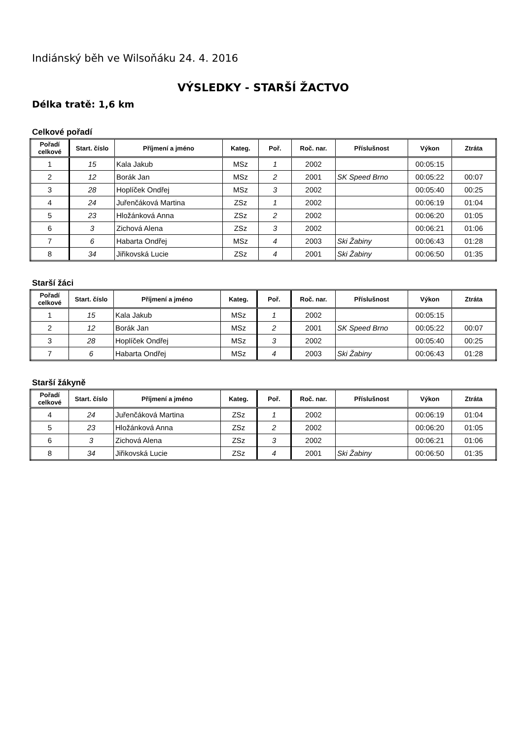Indiánský běh ve Wilsoňáku 24. 4. 2016
VÝSLEDKY - STARŠÍ ŽACTVO
Délka tratě: 1,6 km
Celkové pořadí
| Pořadí celkové | Start. číslo | Příjmení a jméno | Kateg. | Poř. | Roč. nar. | Příslušnost | Výkon | Ztráta |
| --- | --- | --- | --- | --- | --- | --- | --- | --- |
| 1 | 15 | Kala Jakub | MSz | 1 | 2002 | | 00:05:15 | |
| 2 | 12 | Borák Jan | MSz | 2 | 2001 | SK Speed Brno | 00:05:22 | 00:07 |
| 3 | 28 | Hoplíček Ondřej | MSz | 3 | 2002 | | 00:05:40 | 00:25 |
| 4 | 24 | Juřenčáková Martina | ZSz | 1 | 2002 | | 00:06:19 | 01:04 |
| 5 | 23 | Hložánková Anna | ZSz | 2 | 2002 | | 00:06:20 | 01:05 |
| 6 | 3 | Zichová Alena | ZSz | 3 | 2002 | | 00:06:21 | 01:06 |
| 7 | 6 | Habarta Ondřej | MSz | 4 | 2003 | Ski Žabiny | 00:06:43 | 01:28 |
| 8 | 34 | Jiřikovská Lucie | ZSz | 4 | 2001 | Ski Žabiny | 00:06:50 | 01:35 |
Starší žáci
| Pořadí celkové | Start. číslo | Příjmení a jméno | Kateg. | Poř. | Roč. nar. | Příslušnost | Výkon | Ztráta |
| --- | --- | --- | --- | --- | --- | --- | --- | --- |
| 1 | 15 | Kala Jakub | MSz | 1 | 2002 | | 00:05:15 | |
| 2 | 12 | Borák Jan | MSz | 2 | 2001 | SK Speed Brno | 00:05:22 | 00:07 |
| 3 | 28 | Hoplíček Ondřej | MSz | 3 | 2002 | | 00:05:40 | 00:25 |
| 7 | 6 | Habarta Ondřej | MSz | 4 | 2003 | Ski Žabiny | 00:06:43 | 01:28 |
Starší žákyně
| Pořadí celkové | Start. číslo | Příjmení a jméno | Kateg. | Poř. | Roč. nar. | Příslušnost | Výkon | Ztráta |
| --- | --- | --- | --- | --- | --- | --- | --- | --- |
| 4 | 24 | Juřenčáková Martina | ZSz | 1 | 2002 | | 00:06:19 | 01:04 |
| 5 | 23 | Hložánková Anna | ZSz | 2 | 2002 | | 00:06:20 | 01:05 |
| 6 | 3 | Zichová Alena | ZSz | 3 | 2002 | | 00:06:21 | 01:06 |
| 8 | 34 | Jiřikovská Lucie | ZSz | 4 | 2001 | Ski Žabiny | 00:06:50 | 01:35 |